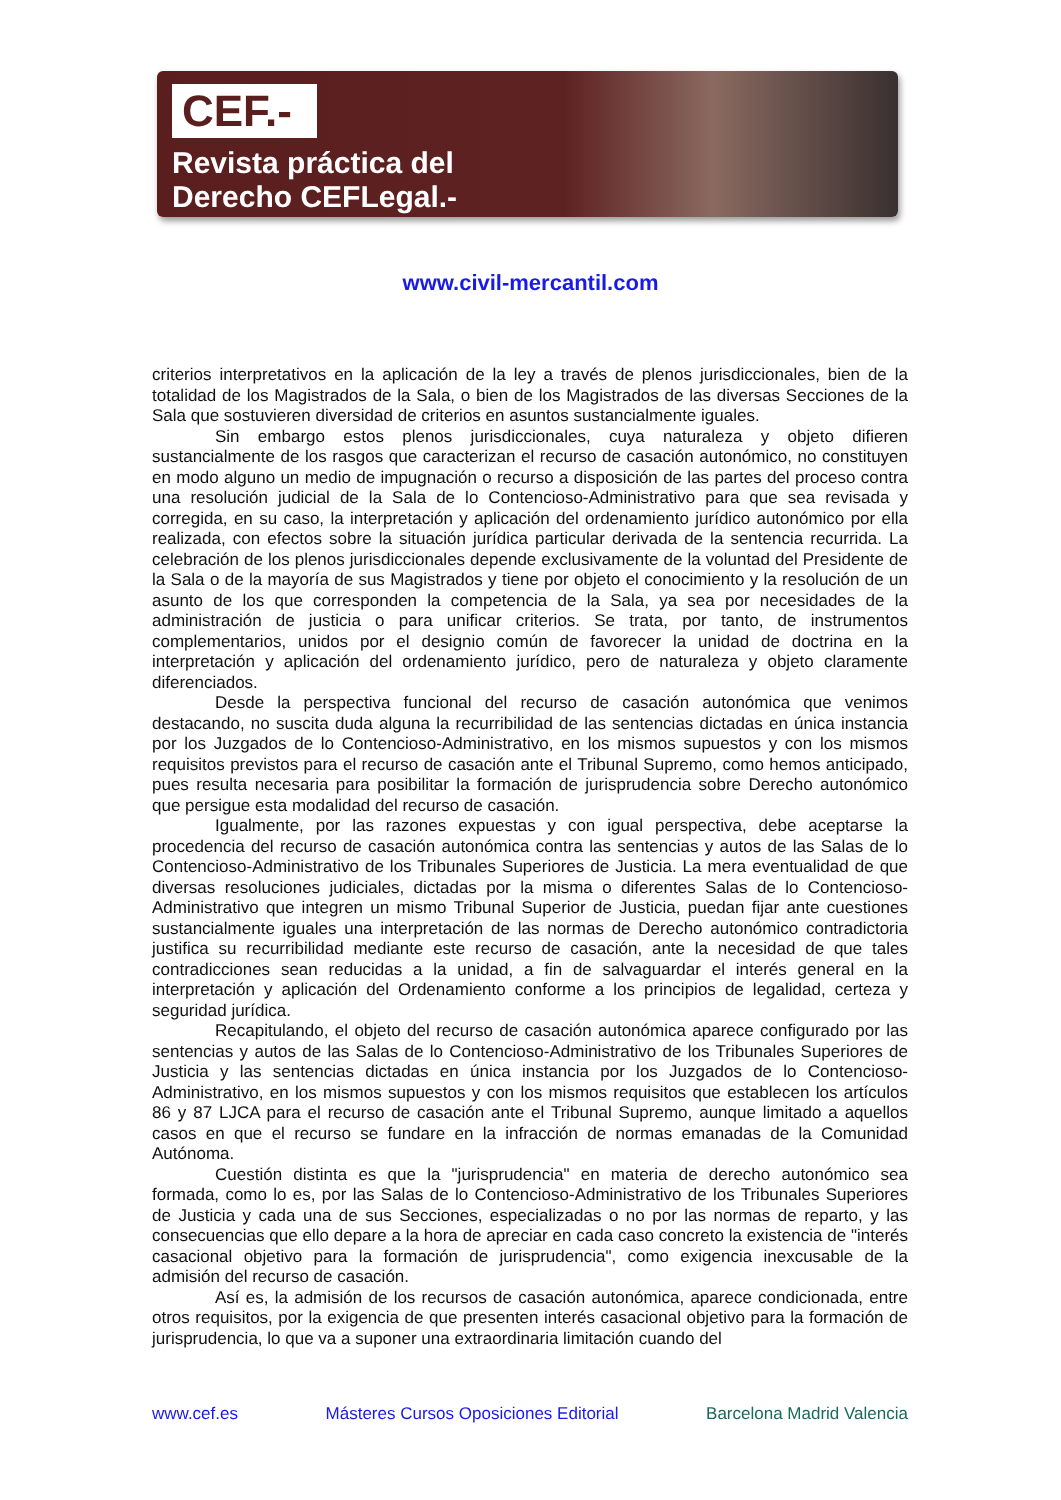CEF.-
Revista práctica del
Derecho CEFLegal.-
www.civil-mercantil.com
criterios interpretativos en la aplicación de la ley a través de plenos jurisdiccionales, bien de la totalidad de los Magistrados de la Sala, o bien de los Magistrados de las diversas Secciones de la Sala que sostuvieren diversidad de criterios en asuntos sustancialmente iguales.
Sin embargo estos plenos jurisdiccionales, cuya naturaleza y objeto difieren sustancialmente de los rasgos que caracterizan el recurso de casación autonómico, no constituyen en modo alguno un medio de impugnación o recurso a disposición de las partes del proceso contra una resolución judicial de la Sala de lo Contencioso-Administrativo para que sea revisada y corregida, en su caso, la interpretación y aplicación del ordenamiento jurídico autonómico por ella realizada, con efectos sobre la situación jurídica particular derivada de la sentencia recurrida. La celebración de los plenos jurisdiccionales depende exclusivamente de la voluntad del Presidente de la Sala o de la mayoría de sus Magistrados y tiene por objeto el conocimiento y la resolución de un asunto de los que corresponden la competencia de la Sala, ya sea por necesidades de la administración de justicia o para unificar criterios. Se trata, por tanto, de instrumentos complementarios, unidos por el designio común de favorecer la unidad de doctrina en la interpretación y aplicación del ordenamiento jurídico, pero de naturaleza y objeto claramente diferenciados.
Desde la perspectiva funcional del recurso de casación autonómica que venimos destacando, no suscita duda alguna la recurribilidad de las sentencias dictadas en única instancia por los Juzgados de lo Contencioso-Administrativo, en los mismos supuestos y con los mismos requisitos previstos para el recurso de casación ante el Tribunal Supremo, como hemos anticipado, pues resulta necesaria para posibilitar la formación de jurisprudencia sobre Derecho autonómico que persigue esta modalidad del recurso de casación.
Igualmente, por las razones expuestas y con igual perspectiva, debe aceptarse la procedencia del recurso de casación autonómica contra las sentencias y autos de las Salas de lo Contencioso-Administrativo de los Tribunales Superiores de Justicia. La mera eventualidad de que diversas resoluciones judiciales, dictadas por la misma o diferentes Salas de lo Contencioso-Administrativo que integren un mismo Tribunal Superior de Justicia, puedan fijar ante cuestiones sustancialmente iguales una interpretación de las normas de Derecho autonómico contradictoria justifica su recurribilidad mediante este recurso de casación, ante la necesidad de que tales contradicciones sean reducidas a la unidad, a fin de salvaguardar el interés general en la interpretación y aplicación del Ordenamiento conforme a los principios de legalidad, certeza y seguridad jurídica.
Recapitulando, el objeto del recurso de casación autonómica aparece configurado por las sentencias y autos de las Salas de lo Contencioso-Administrativo de los Tribunales Superiores de Justicia y las sentencias dictadas en única instancia por los Juzgados de lo Contencioso-Administrativo, en los mismos supuestos y con los mismos requisitos que establecen los artículos 86 y 87 LJCA para el recurso de casación ante el Tribunal Supremo, aunque limitado a aquellos casos en que el recurso se fundare en la infracción de normas emanadas de la Comunidad Autónoma.
Cuestión distinta es que la "jurisprudencia" en materia de derecho autonómico sea formada, como lo es, por las Salas de lo Contencioso-Administrativo de los Tribunales Superiores de Justicia y cada una de sus Secciones, especializadas o no por las normas de reparto, y las consecuencias que ello depare a la hora de apreciar en cada caso concreto la existencia de "interés casacional objetivo para la formación de jurisprudencia", como exigencia inexcusable de la admisión del recurso de casación.
Así es, la admisión de los recursos de casación autonómica, aparece condicionada, entre otros requisitos, por la exigencia de que presenten interés casacional objetivo para la formación de jurisprudencia, lo que va a suponer una extraordinaria limitación cuando del
www.cef.es Másteres Cursos Oposiciones Editorial Barcelona Madrid Valencia